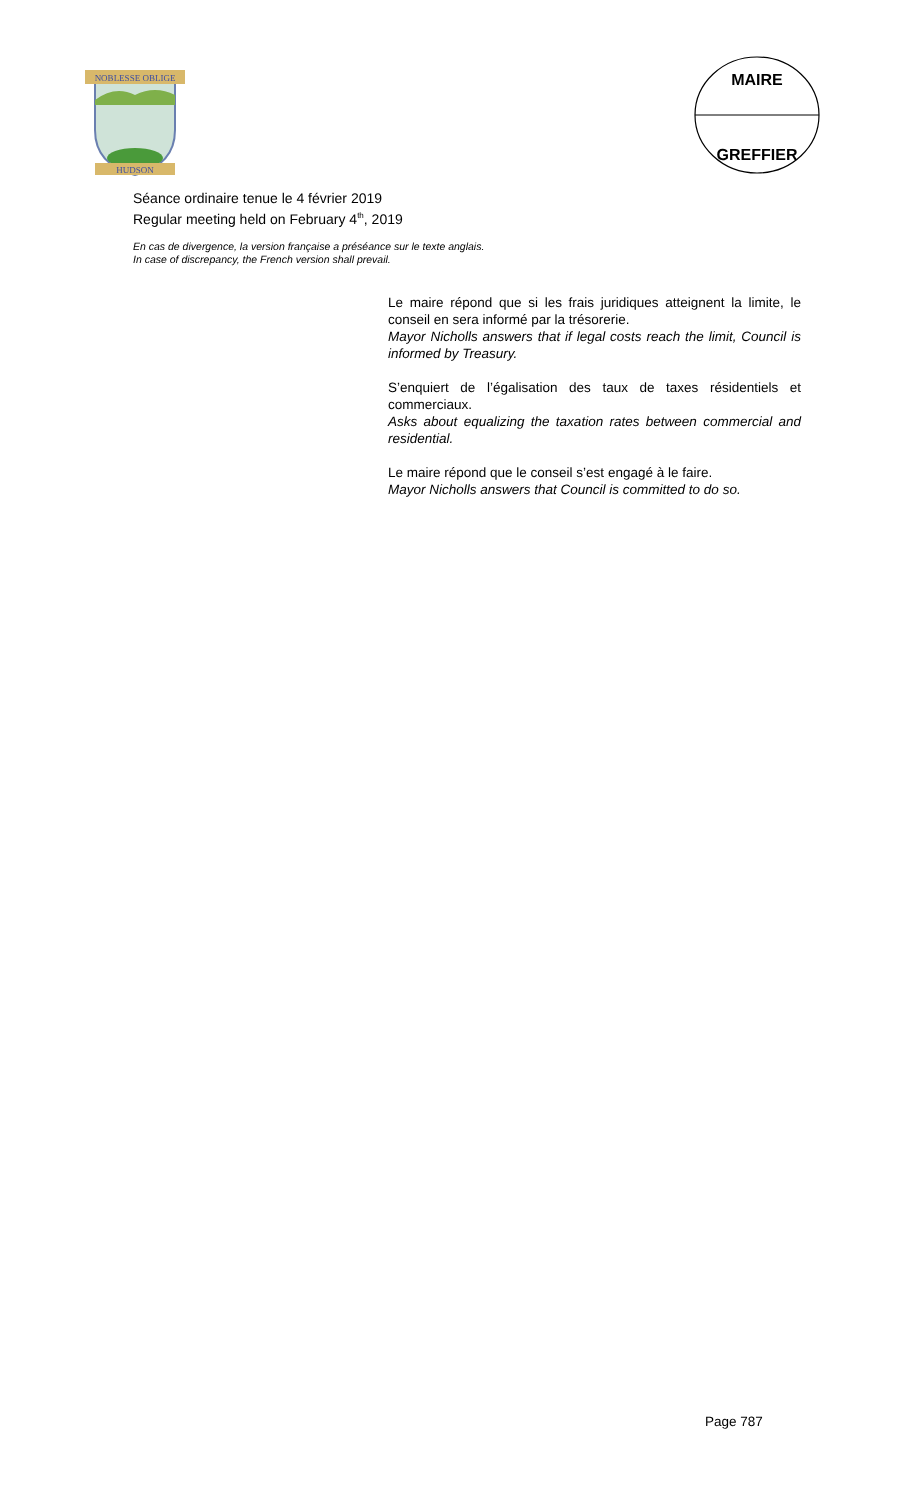NOBLESSE OBLIGE
HUDSON
MAIRE
GREFFIER
Séance ordinaire tenue le 4 février 2019
Regular meeting held on February 4<sup>th</sup>, 2019
En cas de divergence, la version française a préséance sur le texte anglais.
In case of discrepancy, the French version shall prevail.
Le maire répond que si les frais juridiques atteignent la limite, le conseil en sera informé par la trésorerie.
Mayor Nicholls answers that if legal costs reach the limit, Council is informed by Treasury.
S’enquiert de l’égalisation des taux de taxes résidentiels et commerciaux.
Asks about equalizing the taxation rates between commercial and residential.
Le maire répond que le conseil s’est engagé à le faire.
Mayor Nicholls answers that Council is committed to do so.
Page 787